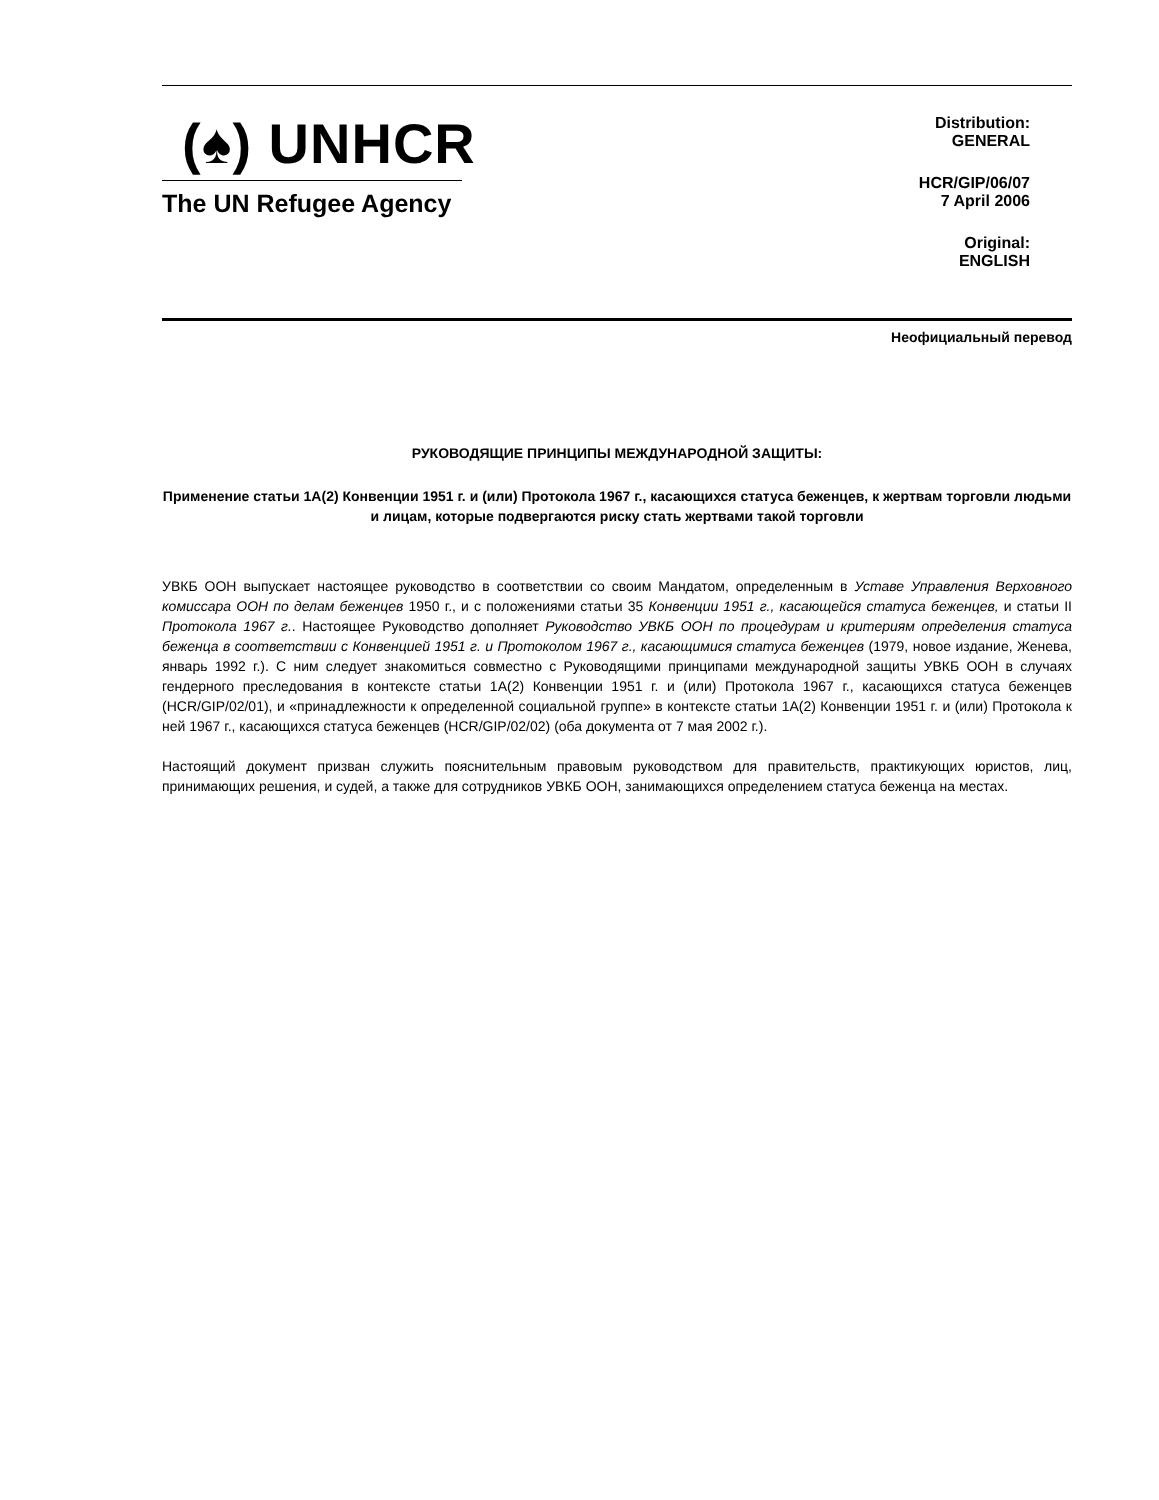(♠) UNHCR
The UN Refugee Agency
Distribution:
GENERAL
HCR/GIP/06/07
7 April 2006
Original:
ENGLISH
Неофициальный перевод
РУКОВОДЯЩИЕ ПРИНЦИПЫ МЕЖДУНАРОДНОЙ ЗАЩИТЫ:
Применение статьи 1А(2) Конвенции 1951 г. и (или) Протокола 1967 г., касающихся статуса беженцев, к жертвам торговли людьми и лицам, которые подвергаются риску стать жертвами такой торговли
УВКБ ООН выпускает настоящее руководство в соответствии со своим Мандатом, определенным в Уставе Управления Верховного комиссара ООН по делам беженцев 1950 г., и с положениями статьи 35 Конвенции 1951 г., касающейся статуса беженцев, и статьи II Протокола 1967 г.. Настоящее Руководство дополняет Руководство УВКБ ООН по процедурам и критериям определения статуса беженца в соответствии с Конвенцией 1951 г. и Протоколом 1967 г., касающимися статуса беженцев (1979, новое издание, Женева, январь 1992 г.). С ним следует знакомиться совместно с Руководящими принципами международной защиты УВКБ ООН в случаях гендерного преследования в контексте статьи 1А(2) Конвенции 1951 г. и (или) Протокола 1967 г., касающихся статуса беженцев (HCR/GIP/02/01), и «принадлежности к определенной социальной группе» в контексте статьи 1А(2) Конвенции 1951 г. и (или) Протокола к ней 1967 г., касающихся статуса беженцев (HCR/GIP/02/02) (оба документа от 7 мая 2002 г.).
Настоящий документ призван служить пояснительным правовым руководством для правительств, практикующих юристов, лиц, принимающих решения, и судей, а также для сотрудников УВКБ ООН, занимающихся определением статуса беженца на местах.